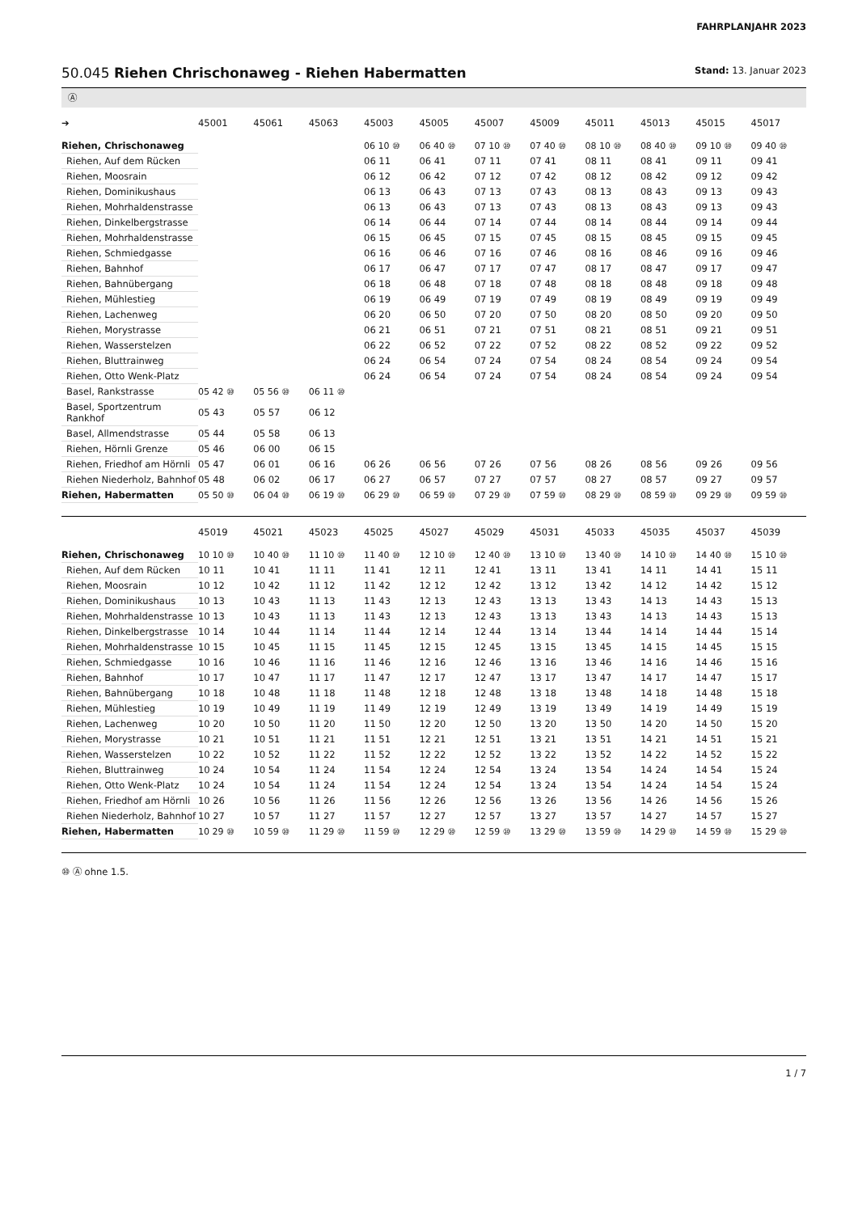FAHRPLANJAHR 2023
50.045 Riehen Chrischonaweg - Riehen Habermatten
Stand: 13. Januar 2023
Ⓐ
| ➔ | 45001 | 45061 | 45063 | 45003 | 45005 | 45007 | 45009 | 45011 | 45013 | 45015 | 45017 |
| --- | --- | --- | --- | --- | --- | --- | --- | --- | --- | --- | --- |
| Riehen, Chrischonaweg | | | | 06 10 ⑩ | 06 40 ⑩ | 07 10 ⑩ | 07 40 ⑩ | 08 10 ⑩ | 08 40 ⑩ | 09 10 ⑩ | 09 40 ⑩ |
| Riehen, Auf dem Rücken | | | | 06 11 | 06 41 | 07 11 | 07 41 | 08 11 | 08 41 | 09 11 | 09 41 |
| Riehen, Moosrain | | | | 06 12 | 06 42 | 07 12 | 07 42 | 08 12 | 08 42 | 09 12 | 09 42 |
| Riehen, Dominikushaus | | | | 06 13 | 06 43 | 07 13 | 07 43 | 08 13 | 08 43 | 09 13 | 09 43 |
| Riehen, Mohrhaldenstrasse | | | | 06 13 | 06 43 | 07 13 | 07 43 | 08 13 | 08 43 | 09 13 | 09 43 |
| Riehen, Dinkelbergstrasse | | | | 06 14 | 06 44 | 07 14 | 07 44 | 08 14 | 08 44 | 09 14 | 09 44 |
| Riehen, Mohrhaldenstrasse | | | | 06 15 | 06 45 | 07 15 | 07 45 | 08 15 | 08 45 | 09 15 | 09 45 |
| Riehen, Schmiedgasse | | | | 06 16 | 06 46 | 07 16 | 07 46 | 08 16 | 08 46 | 09 16 | 09 46 |
| Riehen, Bahnhof | | | | 06 17 | 06 47 | 07 17 | 07 47 | 08 17 | 08 47 | 09 17 | 09 47 |
| Riehen, Bahnübergang | | | | 06 18 | 06 48 | 07 18 | 07 48 | 08 18 | 08 48 | 09 18 | 09 48 |
| Riehen, Mühlestieg | | | | 06 19 | 06 49 | 07 19 | 07 49 | 08 19 | 08 49 | 09 19 | 09 49 |
| Riehen, Lachenweg | | | | 06 20 | 06 50 | 07 20 | 07 50 | 08 20 | 08 50 | 09 20 | 09 50 |
| Riehen, Morystrasse | | | | 06 21 | 06 51 | 07 21 | 07 51 | 08 21 | 08 51 | 09 21 | 09 51 |
| Riehen, Wasserstelzen | | | | 06 22 | 06 52 | 07 22 | 07 52 | 08 22 | 08 52 | 09 22 | 09 52 |
| Riehen, Bluttrainweg | | | | 06 24 | 06 54 | 07 24 | 07 54 | 08 24 | 08 54 | 09 24 | 09 54 |
| Riehen, Otto Wenk-Platz | | | | 06 24 | 06 54 | 07 24 | 07 54 | 08 24 | 08 54 | 09 24 | 09 54 |
| Basel, Rankstrasse | 05 42 ⑩ | 05 56 ⑩ | 06 11 ⑩ | | | | | | | | |
| Basel, Sportzentrum Rankhof | 05 43 | 05 57 | 06 12 | | | | | | | | |
| Basel, Allmendstrasse | 05 44 | 05 58 | 06 13 | | | | | | | | |
| Riehen, Hörnli Grenze | 05 46 | 06 00 | 06 15 | | | | | | | | |
| Riehen, Friedhof am Hörnli | 05 47 | 06 01 | 06 16 | 06 26 | 06 56 | 07 26 | 07 56 | 08 26 | 08 56 | 09 26 | 09 56 |
| Riehen Niederholz, Bahnhof | 05 48 | 06 02 | 06 17 | 06 27 | 06 57 | 07 27 | 07 57 | 08 27 | 08 57 | 09 27 | 09 57 |
| Riehen, Habermatten | 05 50 ⑩ | 06 04 ⑩ | 06 19 ⑩ | 06 29 ⑩ | 06 59 ⑩ | 07 29 ⑩ | 07 59 ⑩ | 08 29 ⑩ | 08 59 ⑩ | 09 29 ⑩ | 09 59 ⑩ |
| | 45019 | 45021 | 45023 | 45025 | 45027 | 45029 | 45031 | 45033 | 45035 | 45037 | 45039 |
| --- | --- | --- | --- | --- | --- | --- | --- | --- | --- | --- | --- |
| Riehen, Chrischonaweg | 10 10 ⑩ | 10 40 ⑩ | 11 10 ⑩ | 11 40 ⑩ | 12 10 ⑩ | 12 40 ⑩ | 13 10 ⑩ | 13 40 ⑩ | 14 10 ⑩ | 14 40 ⑩ | 15 10 ⑩ |
| Riehen, Auf dem Rücken | 10 11 | 10 41 | 11 11 | 11 41 | 12 11 | 12 41 | 13 11 | 13 41 | 14 11 | 14 41 | 15 11 |
| Riehen, Moosrain | 10 12 | 10 42 | 11 12 | 11 42 | 12 12 | 12 42 | 13 12 | 13 42 | 14 12 | 14 42 | 15 12 |
| Riehen, Dominikushaus | 10 13 | 10 43 | 11 13 | 11 43 | 12 13 | 12 43 | 13 13 | 13 43 | 14 13 | 14 43 | 15 13 |
| Riehen, Mohrhaldenstrasse | 10 13 | 10 43 | 11 13 | 11 43 | 12 13 | 12 43 | 13 13 | 13 43 | 14 13 | 14 43 | 15 13 |
| Riehen, Dinkelbergstrasse | 10 14 | 10 44 | 11 14 | 11 44 | 12 14 | 12 44 | 13 14 | 13 44 | 14 14 | 14 44 | 15 14 |
| Riehen, Mohrhaldenstrasse | 10 15 | 10 45 | 11 15 | 11 45 | 12 15 | 12 45 | 13 15 | 13 45 | 14 15 | 14 45 | 15 15 |
| Riehen, Schmiedgasse | 10 16 | 10 46 | 11 16 | 11 46 | 12 16 | 12 46 | 13 16 | 13 46 | 14 16 | 14 46 | 15 16 |
| Riehen, Bahnhof | 10 17 | 10 47 | 11 17 | 11 47 | 12 17 | 12 47 | 13 17 | 13 47 | 14 17 | 14 47 | 15 17 |
| Riehen, Bahnübergang | 10 18 | 10 48 | 11 18 | 11 48 | 12 18 | 12 48 | 13 18 | 13 48 | 14 18 | 14 48 | 15 18 |
| Riehen, Mühlestieg | 10 19 | 10 49 | 11 19 | 11 49 | 12 19 | 12 49 | 13 19 | 13 49 | 14 19 | 14 49 | 15 19 |
| Riehen, Lachenweg | 10 20 | 10 50 | 11 20 | 11 50 | 12 20 | 12 50 | 13 20 | 13 50 | 14 20 | 14 50 | 15 20 |
| Riehen, Morystrasse | 10 21 | 10 51 | 11 21 | 11 51 | 12 21 | 12 51 | 13 21 | 13 51 | 14 21 | 14 51 | 15 21 |
| Riehen, Wasserstelzen | 10 22 | 10 52 | 11 22 | 11 52 | 12 22 | 12 52 | 13 22 | 13 52 | 14 22 | 14 52 | 15 22 |
| Riehen, Bluttrainweg | 10 24 | 10 54 | 11 24 | 11 54 | 12 24 | 12 54 | 13 24 | 13 54 | 14 24 | 14 54 | 15 24 |
| Riehen, Otto Wenk-Platz | 10 24 | 10 54 | 11 24 | 11 54 | 12 24 | 12 54 | 13 24 | 13 54 | 14 24 | 14 54 | 15 24 |
| Riehen, Friedhof am Hörnli | 10 26 | 10 56 | 11 26 | 11 56 | 12 26 | 12 56 | 13 26 | 13 56 | 14 26 | 14 56 | 15 26 |
| Riehen Niederholz, Bahnhof | 10 27 | 10 57 | 11 27 | 11 57 | 12 27 | 12 57 | 13 27 | 13 57 | 14 27 | 14 57 | 15 27 |
| Riehen, Habermatten | 10 29 ⑩ | 10 59 ⑩ | 11 29 ⑩ | 11 59 ⑩ | 12 29 ⑩ | 12 59 ⑩ | 13 29 ⑩ | 13 59 ⑩ | 14 29 ⑩ | 14 59 ⑩ | 15 29 ⑩ |
⑩ Ⓐ ohne 1.5.
1 / 7